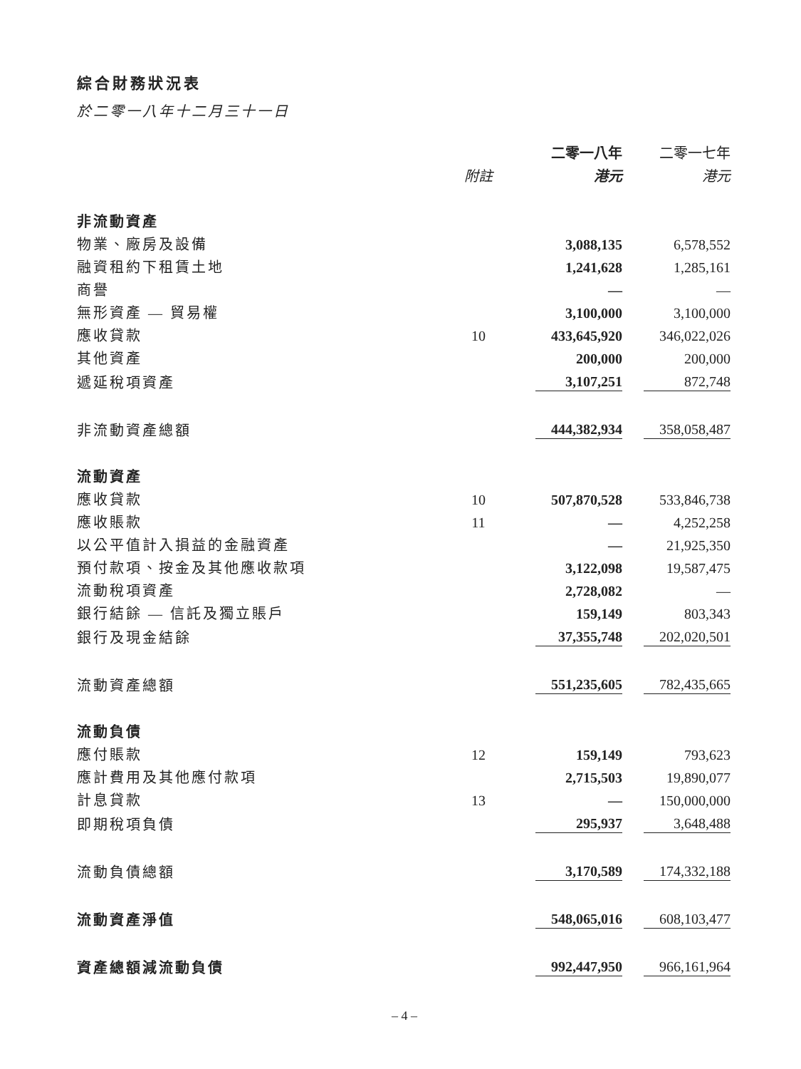綜合財務狀況表
於二零一八年十二月三十一日
| | | | 二零一八年 | | 二零一七年 |
| --- | --- | --- | --- | --- | --- |
| | 附註 | | 港元 | | 港元 |
| 非流動資產 | | | | | |
| 物業、廠房及設備 | | | 3,088,135 | | 6,578,552 |
| 融資租約下租賃土地 | | | 1,241,628 | | 1,285,161 |
| 商譽 | | | — | | — |
| 無形資產 — 貿易權 | | | 3,100,000 | | 3,100,000 |
| 應收貸款 | 10 | | 433,645,920 | | 346,022,026 |
| 其他資產 | | | 200,000 | | 200,000 |
| 遞延稅項資產 | | | 3,107,251 | | 872,748 |
| 非流動資產總額 | | | 444,382,934 | | 358,058,487 |
| 流動資產 | | | | | |
| 應收貸款 | 10 | | 507,870,528 | | 533,846,738 |
| 應收賬款 | 11 | | — | | 4,252,258 |
| 以公平值計入損益的金融資產 | | | — | | 21,925,350 |
| 預付款項、按金及其他應收款項 | | | 3,122,098 | | 19,587,475 |
| 流動稅項資產 | | | 2,728,082 | | — |
| 銀行結餘 — 信託及獨立賬戶 | | | 159,149 | | 803,343 |
| 銀行及現金結餘 | | | 37,355,748 | | 202,020,501 |
| 流動資產總額 | | | 551,235,605 | | 782,435,665 |
| 流動負債 | | | | | |
| 應付賬款 | 12 | | 159,149 | | 793,623 |
| 應計費用及其他應付款項 | | | 2,715,503 | | 19,890,077 |
| 計息貸款 | 13 | | — | | 150,000,000 |
| 即期稅項負債 | | | 295,937 | | 3,648,488 |
| 流動負債總額 | | | 3,170,589 | | 174,332,188 |
| 流動資產淨值 | | | 548,065,016 | | 608,103,477 |
| 資產總額減流動負債 | | | 992,447,950 | | 966,161,964 |
– 4 –